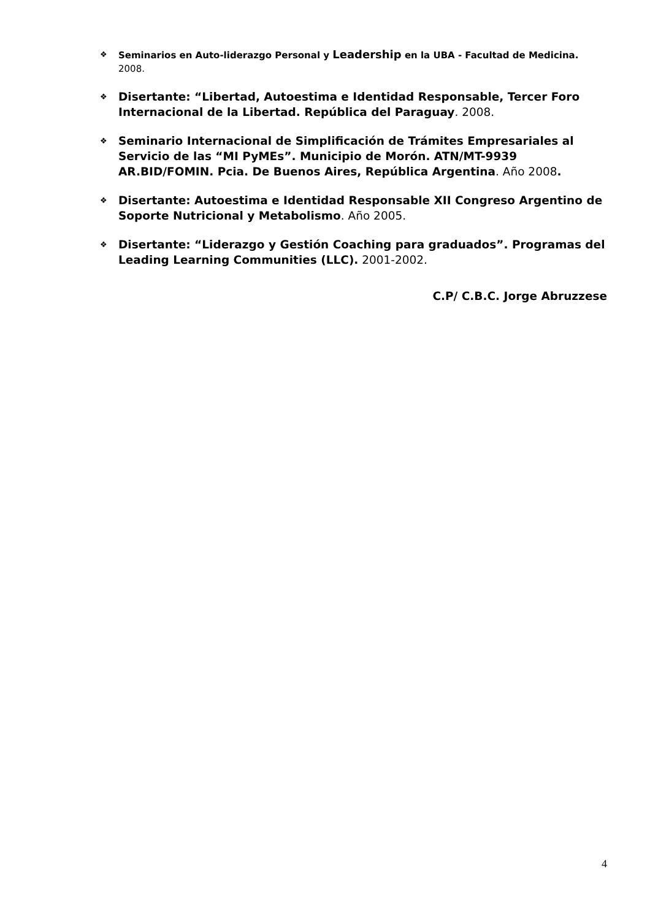❖ Seminarios en Auto-liderazgo Personal y Leadership en la UBA - Facultad de Medicina. 2008.
❖ Disertante: “Libertad, Autoestima e Identidad Responsable, Tercer Foro Internacional de la Libertad. República del Paraguay. 2008.
❖ Seminario Internacional de Simplificación de Trámites Empresariales al Servicio de las “MI PyMEs”. Municipio de Morón. ATN/MT-9939 AR.BID/FOMIN. Pcia. De Buenos Aires, República Argentina. Año 2008.
❖ Disertante: Autoestima e Identidad Responsable XII Congreso Argentino de Soporte Nutricional y Metabolismo. Año 2005.
❖ Disertante: “Liderazgo y Gestión Coaching para graduados”. Programas del Leading Learning Communities (LLC). 2001-2002.
C.P/ C.B.C. Jorge Abruzzese
4